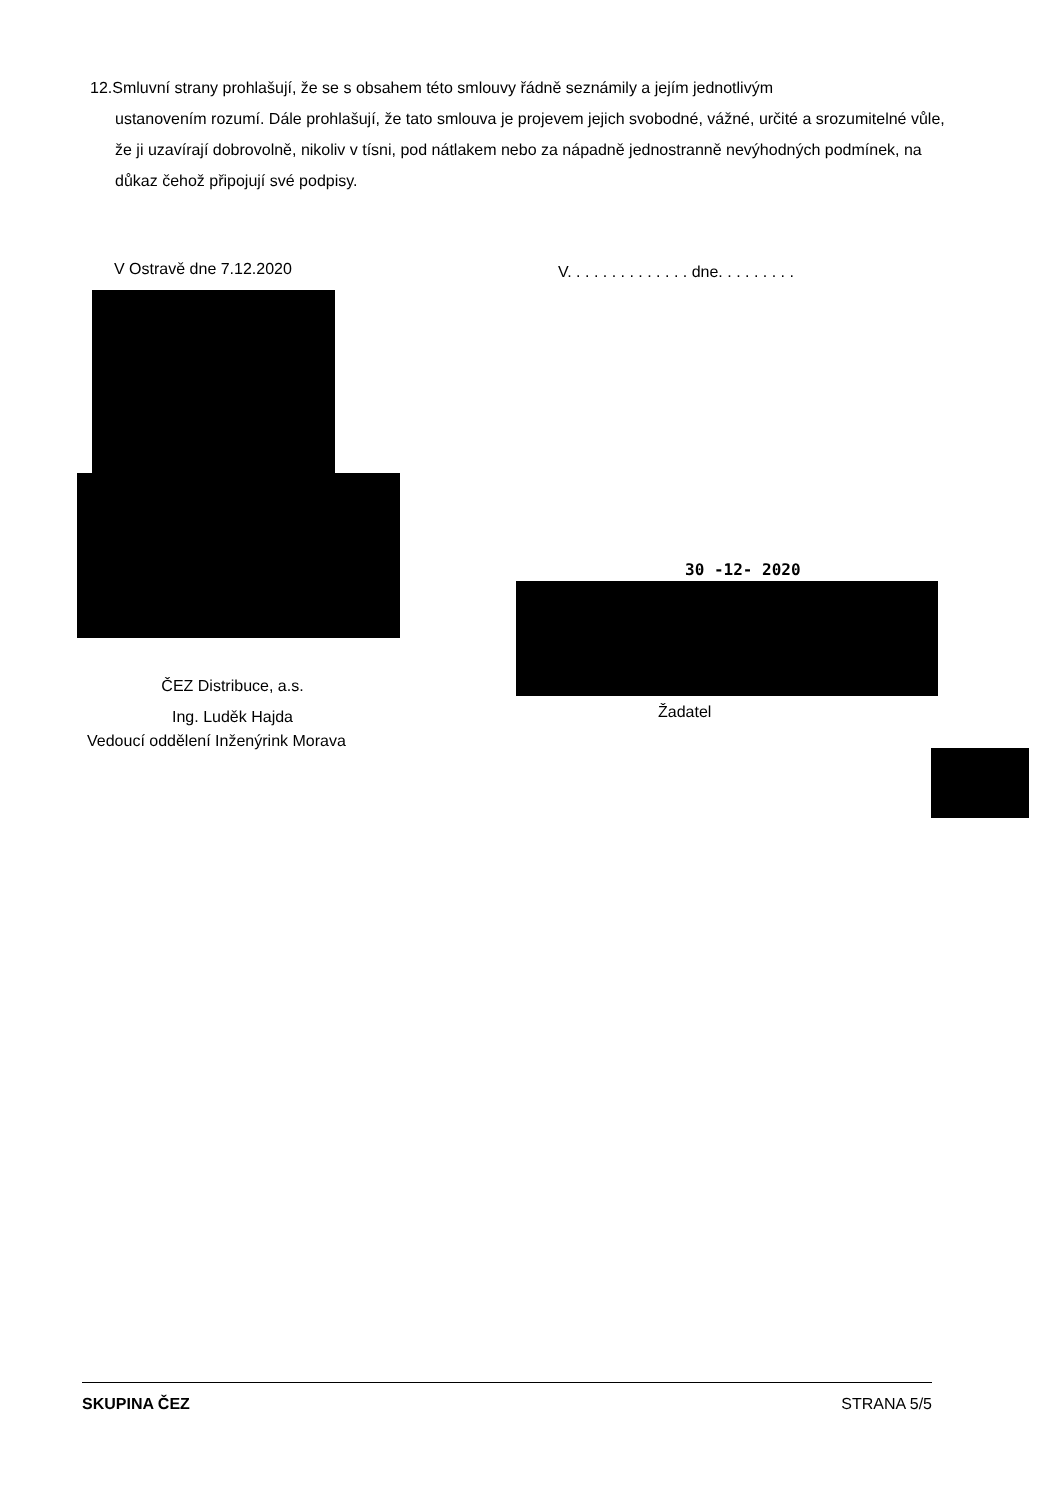12.Smluvní strany prohlašují, že se s obsahem této smlouvy řádně seznámily a jejím jednotlivým
ustanovením rozumí. Dále prohlašují, že tato smlouva je projevem jejich svobodné, vážné, určité a srozumitelné vůle, že ji uzavírají dobrovolně, nikoliv v tísni, pod nátlakem nebo za nápadně jednostranně nevýhodných podmínek, na důkaz čehož připojují své podpisy.
V Ostravě dne 7.12.2020
V. . . . . . . . . . . . . . dne. . . . . . . . .
30 -12- 2020
ČEZ Distribuce, a.s.
Ing. Luděk Hajda
Vedoucí oddělení Inženýrink Morava
Žadatel
SKUPINA ČEZ STRANA 5/5